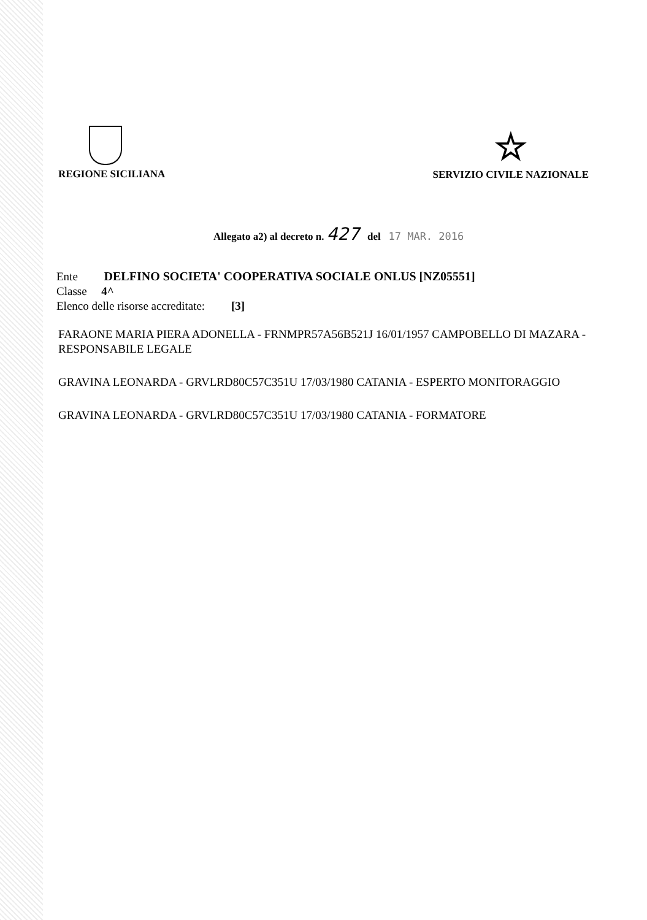REGIONE SICILIANA
☆
SERVIZIO CIVILE NAZIONALE
Allegato a2) al decreto n. 427 del 17 MAR. 2016
Ente DELFINO SOCIETA' COOPERATIVA SOCIALE ONLUS [NZ05551]
Classe 4^
Elenco delle risorse accreditate: [3]
FARAONE MARIA PIERA ADONELLA - FRNMPR57A56B521J 16/01/1957 CAMPOBELLO DI MAZARA - RESPONSABILE LEGALE
GRAVINA LEONARDA - GRVLRD80C57C351U 17/03/1980 CATANIA - ESPERTO MONITORAGGIO
GRAVINA LEONARDA - GRVLRD80C57C351U 17/03/1980 CATANIA - FORMATORE